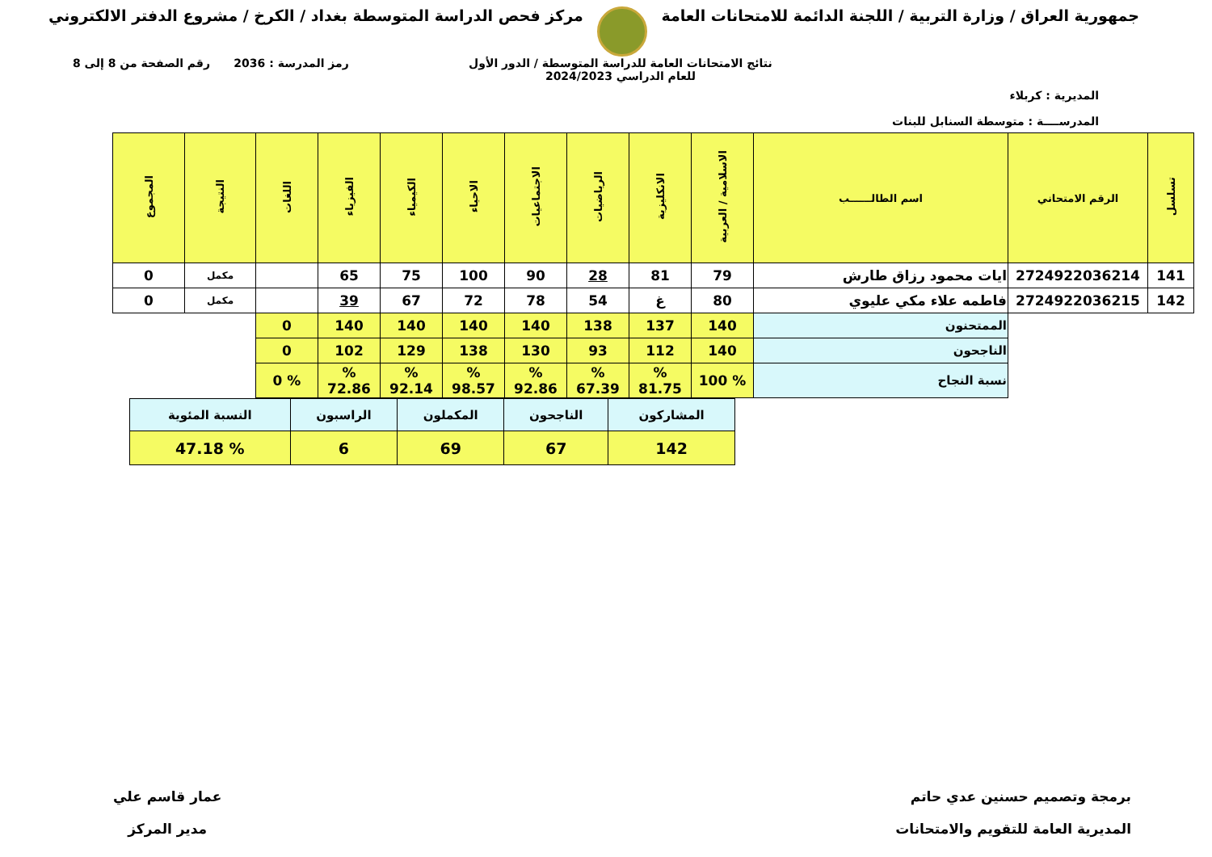جمهورية العراق / وزارة التربية / اللجنة الدائمة للامتحانات العامة
مركز فحص الدراسة المتوسطة بغداد / الكرخ / مشروع الدفتر الالكتروني
المديرية : كربلاء
المدرســــة : متوسطة السنابل للبنات
نتائج الامتحانات العامة للدراسة المتوسطة / الدور الأول
للعام الدراسي 2024/2023
رمز المدرسة : 2036 رقم الصفحة من 8 إلى 8
| تسلسل | الرقم الامتحاني | اسم الطالــــــب | الاسلامية / العربية | الانكليزية | الرياضيات | الاجتماعيات | الاحياء | الكيمياء | الفيزياء | اللغات | النتيجة | المجموع |
| --- | --- | --- | --- | --- | --- | --- | --- | --- | --- | --- | --- | --- |
| 141 | 2724922036214 | ايات محمود رزاق طارش | 79 | 81 | 28 | 90 | 100 | 75 | 65 | | مكمل | 0 |
| 142 | 2724922036215 | فاطمه علاء مكي عليوي | 80 | غ | 54 | 78 | 72 | 67 | 39 | | مكمل | 0 |
| | | الممتحنون | 140 | 137 | 138 | 140 | 140 | 140 | 140 | 0 | | |
| | | الناجحون | 140 | 112 | 93 | 130 | 138 | 129 | 102 | 0 | | |
| | | نسبة النجاح | % 100 | % 81.75 | % 67.39 | % 92.86 | % 98.57 | % 92.14 | % 72.86 | % 0 | | |
| المشاركون | الناجحون | المكملون | الراسبون | النسبة المئوية |
| 142 | 67 | 69 | 6 | % 47.18 |
برمجة وتصميم حسنين عدي حاتم
المديرية العامة للتقويم والامتحانات
عمار قاسم علي
مدير المركز